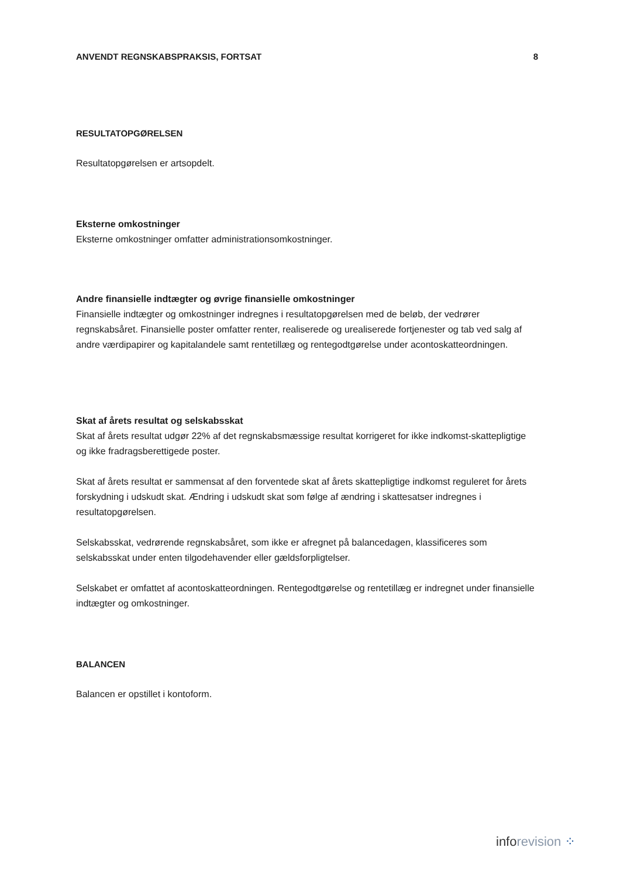ANVENDT REGNSKABSPRAKSIS, FORTSAT 8
RESULTATOPGØRELSEN
Resultatopgørelsen er artsopdelt.
Eksterne omkostninger
Eksterne omkostninger omfatter administrationsomkostninger.
Andre finansielle indtægter og øvrige finansielle omkostninger
Finansielle indtægter og omkostninger indregnes i resultatopgørelsen med de beløb, der vedrører regnskabsåret. Finansielle poster omfatter renter, realiserede og urealiserede fortjenester og tab ved salg af andre værdipapirer og kapitalandele samt rentetillæg og rentegodtgørelse under acontoskatteordningen.
Skat af årets resultat og selskabsskat
Skat af årets resultat udgør 22% af det regnskabsmæssige resultat korrigeret for ikke indkomst-skattepligtige og ikke fradragsberettigede poster.
Skat af årets resultat er sammensat af den forventede skat af årets skattepligtige indkomst reguleret for årets forskydning i udskudt skat. Ændring i udskudt skat som følge af ændring i skattesatser indregnes i resultatopgørelsen.
Selskabsskat, vedrørende regnskabsåret, som ikke er afregnet på balancedagen, klassificeres som selskabsskat under enten tilgodehavender eller gældsforpligtelser.
Selskabet er omfattet af acontoskatteordningen. Rentegodtgørelse og rentetillæg er indregnet under finansielle indtægter og omkostninger.
BALANCEN
Balancen er opstillet i kontoform.
inforevision ⁘